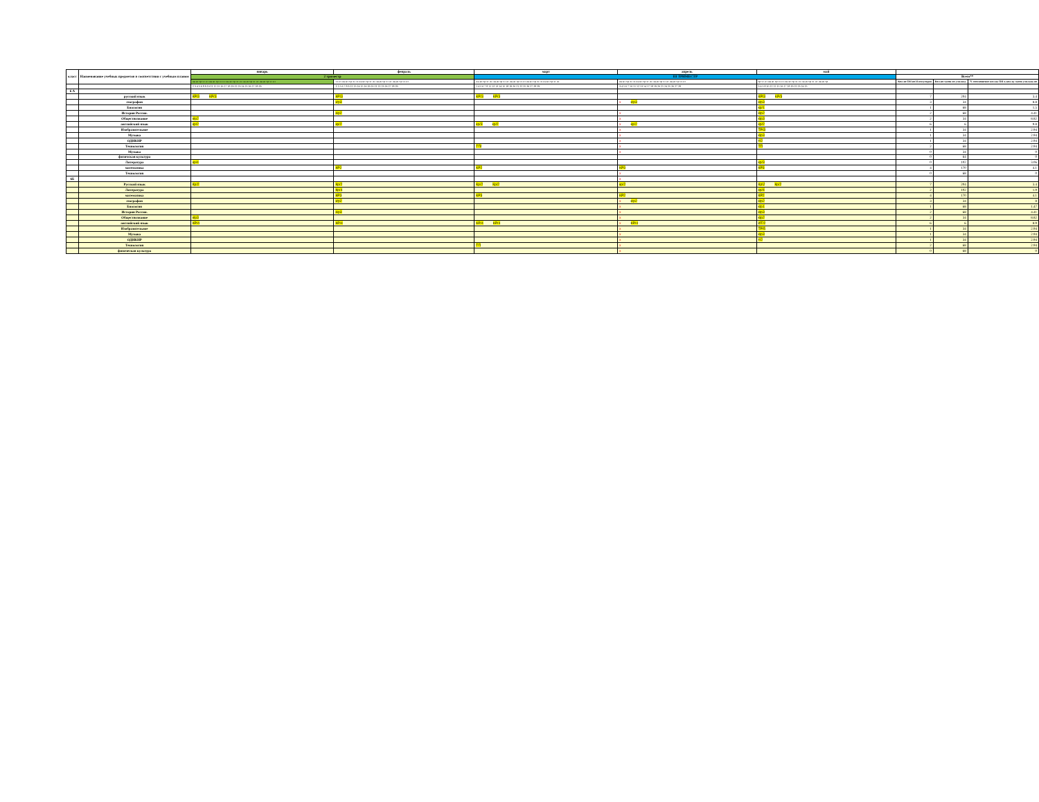| класс | Наименование учебных предметов в соответствии с учебным планом | январь | февраль | март | апрель | май | | | |
| --- | --- | --- | --- | --- | --- | --- | --- | --- | --- |
| | | 2 триместр | | III ТРИМЕСТР | | | Всего** | | |
| | | пн вт ср чт пт пн вт ср чт пт пн вт ср чт пт пн вт ср чт пт пн вт ср чт пт | чт пт пн вт ср чт пт пн вт ср чт пт пн вт ср чт пт пн вт ср чт пт | пн вт ср чт пт пн вт ср чт пт пн вт ср чт пт пн вт ср чт пт пн вт ср чт пт | пн вт ср чт пт пн вт ср чт пт пн вт ср чт пт пн вт ср чт пт | ср чт пт пн вт ср чт пт пн вт ср чт пт пн вт ср чт пт пн вт ср | Кол-во ОП во II полугодии | Кол-во часов по учплану | % соотношение кол-ва ОП к кол-ву часов учплана по |
| | | 2 3 4 5 6 8 9 10 11 12 15 16 17 18 19 22 23 24 25 26 27 28 29 | 1 2 5 6 7 8 9 12 13 14 15 16 19 20 21 22 23 26 27 28 29 | 1 4 5 6 7 8 11 12 13 14 15 18 19 20 21 22 25 26 27 28 29 | 3 4 5 6 7 10 11 12 13 14 17 18 19 20 21 24 25 26 27 28 | 3 4 5 8 10 11 12 15 16 17 18 19 22 23 24 25 | | | |
| 6 А | | | | | | | | | |
| | русский язык | КР/3 КР/3 | КР/3 | КР/3 КР/3 | | КР/3 КР/3 | 7 | 204 | 3.4 |
| | география | | к/р3 | | x к/р3 | к/р3 | 3 | 34 | 8.8 |
| | Биология | | | | | кр/1 | 1 | 68 | 1.5 |
| | История России. | | к\р2 | | x | к\р2 | 2 | 68 | 4.41 |
| | Обществознание | к\р2 | | | x | к\р3 | 2 | 34 | 8.82 |
| | английский язык | кр/2 | кр/2 | кр/3 кр/2 | x кр/2 | кр/2 | 6 | 6 | 9.8 |
| | Изобразительное | | | | x | ТР/3 | 1 | 34 | 2.94 |
| | Музыка | | | | x | к\р3 | 1 | 34 | 2.94 |
| | ОДНКНР | | | | x | т/2 | 1 | 34 | 2.94 |
| | Технология | | | ТП/ | x | ТП | 2 | 68 | 2.94 |
| | Музыка | | | | x | | 0 | 34 | 0 |
| | физичская культура | | | | | | 0 | 64 | 0 |
| | Литература | кр/4 | | | | кр/3 | 0 | 102 | 3.06 |
| | математика | | КР2 | КР2 | КР3 | КР3 | 4 | 170 | 4.1 |
| | Технология | | | | x | | 0 | 68 | 0 |
| 6Б | | | | | x | | | | |
| | Русский язык | Кр/2 | Кр/2 | Кр/2 Кр/2 | кр/2 | Кр\2 Кр/2 | 7 | 204 | 3.4 |
| | Литература | | Кр/4 | | | кр/4 | 2 | 102 | 1.9 |
| | математика | | КР3 | КР3 | КР2 | КР2 | 4 | 170 | 4.1 |
| | география | | к/р2 | | x к/р2 | к/р2 | 3 | 34 | 8 |
| | Биология | | | | x | к/р1 | 1 | 68 | 1.47 |
| | История России. | | к\р3 | | x | к\р3 | 2 | 68 | 4.41 |
| | Обществознание | к\р3 | | | x | к\р2 | 2 | 34 | 8.82 |
| | английский язык | КР/4 | КР/4 | КР/4 КР/4 | x КР/4 | ИТ/2 | 6 | 6 | 8.9 |
| | Изобразительное | | | | x | ТР/5 | 1 | 34 | 2.94 |
| | Музыка | | | | x | к\р3 | 1 | 34 | 2.94 |
| | ОДНКНР | | | | x | т/2 | 1 | 34 | 2.94 |
| | Технология | | | ТП | x | | 2 | 68 | 2.94 |
| | физическая культура | | | | x | | 0 | 68 | 0 |